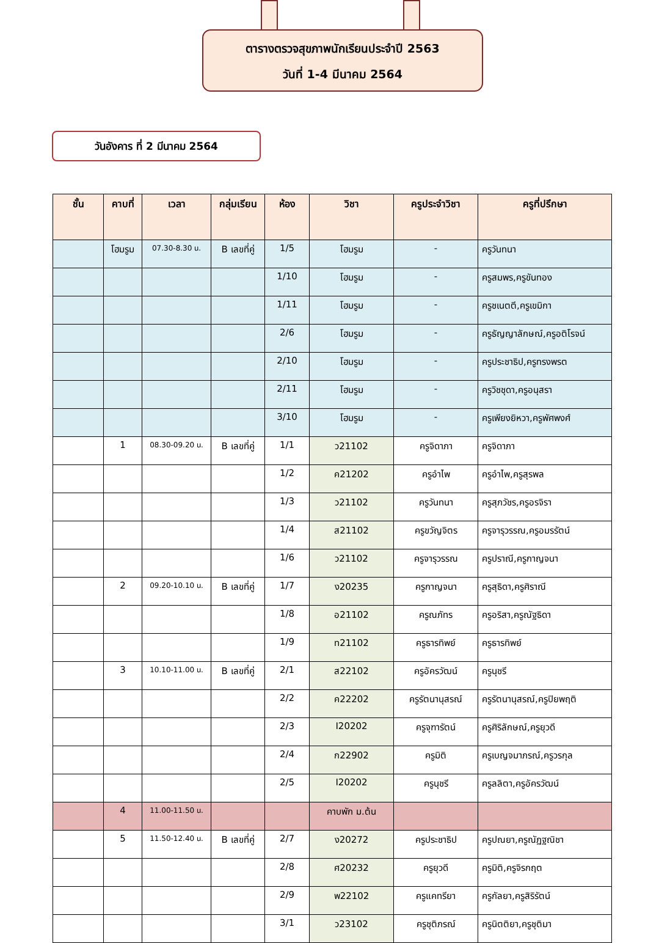ตารางตรวจสุขภาพนักเรียนประจำปี 2563
วันที่ 1-4 มีนาคม 2564
วันอังคาร ที่ 2 มีนาคม 2564
| ชั้น | คาบที่ | เวลา | กลุ่มเรียน | ห้อง | วิชา | ครูประจำวิชา | ครูที่ปรึกษา |
| --- | --- | --- | --- | --- | --- | --- | --- |
| | โฮมรูม | 07.30-8.30 น. | B เลขที่คู่ | 1/5 | โฮมรูม | - | ครูวันทนา |
| | | | | 1/10 | โฮมรูม | - | ครูสมพร,ครูขันทอง |
| | | | | 1/11 | โฮมรูม | - | ครูชเนตตี,ครูเขมิกา |
| | | | | 2/6 | โฮมรูม | - | ครูธัญญาลักษณ์,ครูอติโรจน์ |
| | | | | 2/10 | โฮมรูม | - | ครูประชาธิป,ครูทรงพรต |
| | | | | 2/11 | โฮมรูม | - | ครูวิชชุดา,ครูอนุสรา |
| | | | | 3/10 | โฮมรูม | - | ครูเพียงยิหวา,ครูพัศพงศ์ |
| | 1 | 08.30-09.20 น. | B เลขที่คู่ | 1/1 | ว21102 | ครูจิดาภา | ครูจิดาภา |
| | | | | 1/2 | ค21202 | ครูอำไพ | ครูอำไพ,ครูสุรพล |
| | | | | 1/3 | ว21102 | ครูวันทนา | ครูสุภวัชร,ครูอรจิรา |
| | | | | 1/4 | ส21102 | ครูขวัญจิตร | ครูจารุวรรณ,ครูอมรรัตน์ |
| | | | | 1/6 | ว21102 | ครูจารุวรรณ | ครูปราณี,ครูกาญจนา |
| | 2 | 09.20-10.10 น. | B เลขที่คู่ | 1/7 | ง20235 | ครูกาญจนา | ครูสุธิดา,ครูศิราณี |
| | | | | 1/8 | อ21102 | ครูณภัทร | ครูอริสา,ครูณัฐธิดา |
| | | | | 1/9 | ท21102 | ครูธารทิพย์ | ครูธารทิพย์ |
| | 3 | 10.10-11.00 น. | B เลขที่คู่ | 2/1 | ส22102 | ครูอัครวัฒน์ | ครูนุชรี |
| | | | | 2/2 | ค22202 | ครูรัตนานุสรณ์ | ครูรัตนานุสรณ์,ครูปิยพฤติ |
| | | | | 2/3 | I20202 | ครูจุฑารัตน์ | ครูศิริลักษณ์,ครูยุวดี |
| | | | | 2/4 | ก22902 | ครูมิติ | ครูเบญจมาภรณ์,ครูวรกุล |
| | | | | 2/5 | I20202 | ครูนุชรี | ครูลลิตา,ครูอัครวัฒน์ |
| | 4 | 11.00-11.50 น. | | | คาบพัก ม.ต้น | | |
| | 5 | 11.50-12.40 น. | B เลขที่คู่ | 2/7 | ง20272 | ครูประชาธิป | ครูปณยา,ครูณัฏฐณิชา |
| | | | | 2/8 | ศ20232 | ครูยุวดี | ครูมิติ,ครูจิรกฤต |
| | | | | 2/9 | พ22102 | ครูแคทรียา | ครูกัลยา,ครูสิริรัตน์ |
| | | | | 3/1 | ว23102 | ครูชุติภรณ์ | ครูนิตติยา,ครูชุติมา |